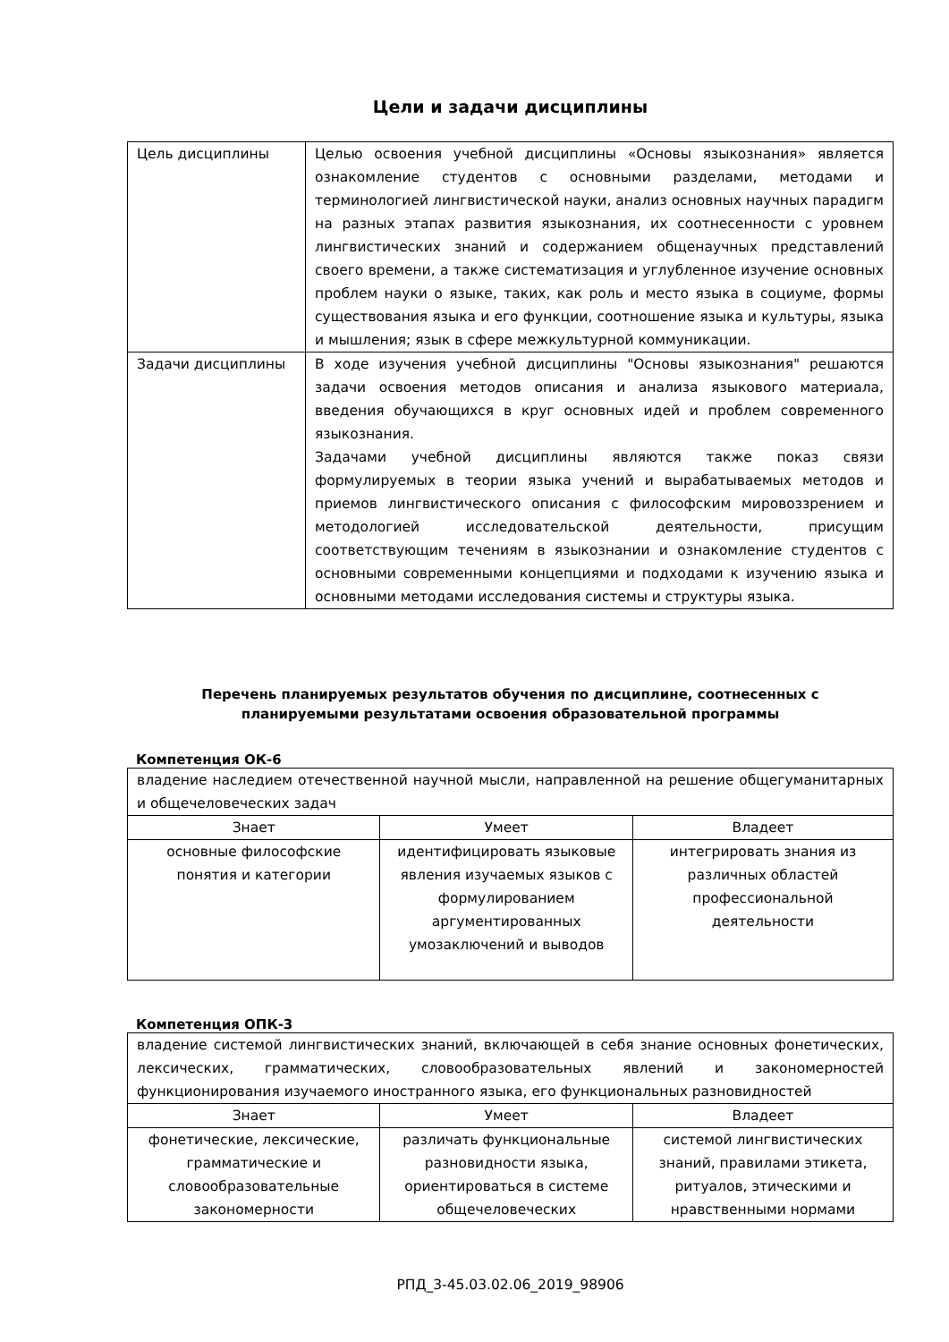Цели и задачи дисциплины
| Цель дисциплины | Целью освоения учебной дисциплины «Основы языкознания» является ознакомление студентов с основными разделами, методами и терминологией лингвистической науки, анализ основных научных парадигм на разных этапах развития языкознания, их соотнесенности с уровнем лингвистических знаний и содержанием общенаучных представлений своего времени, а также систематизация и углубленное изучение основных проблем науки о языке, таких, как роль и место языка в социуме, формы существования языка и его функции, соотношение языка и культуры, языка и мышления; язык в сфере межкультурной коммуникации. |
| Задачи дисциплины | В ходе изучения учебной дисциплины "Основы языкознания" решаются задачи освоения методов описания и анализа языкового материала, введения обучающихся в круг основных идей и проблем современного языкознания. Задачами учебной дисциплины являются также показ связи формулируемых в теории языка учений и вырабатываемых методов и приемов лингвистического описания с философским мировоззрением и методологией исследовательской деятельности, присущим соответствующим течениям в языкознании и ознакомление студентов с основными современными концепциями и подходами к изучению языка и основными методами исследования системы и структуры языка. |
Перечень планируемых результатов обучения по дисциплине, соотнесенных с
планируемыми результатами освоения образовательной программы
Компетенция ОК-6
| владение наследием отечественной научной мысли, направленной на решение общегуманитарных и общечеловеческих задач | | |
| Знает | Умеет | Владеет |
| основные философские понятия и категории | идентифицировать языковые явления изучаемых языков с формулированием аргументированных умозаключений и выводов | интегрировать знания из различных областей профессиональной деятельности |
Компетенция ОПК-3
| владение системой лингвистических знаний, включающей в себя знание основных фонетических, лексических, грамматических, словообразовательных явлений и закономерностей функционирования изучаемого иностранного языка, его функциональных разновидностей | | |
| Знает | Умеет | Владеет |
| фонетические, лексические, грамматические и словообразовательные закономерности | различать функциональные разновидности языка, ориентироваться в системе общечеловеческих | системой лингвистических знаний, правилами этикета, ритуалов, этическими и нравственными нормами |
РПД_3-45.03.02.06_2019_98906